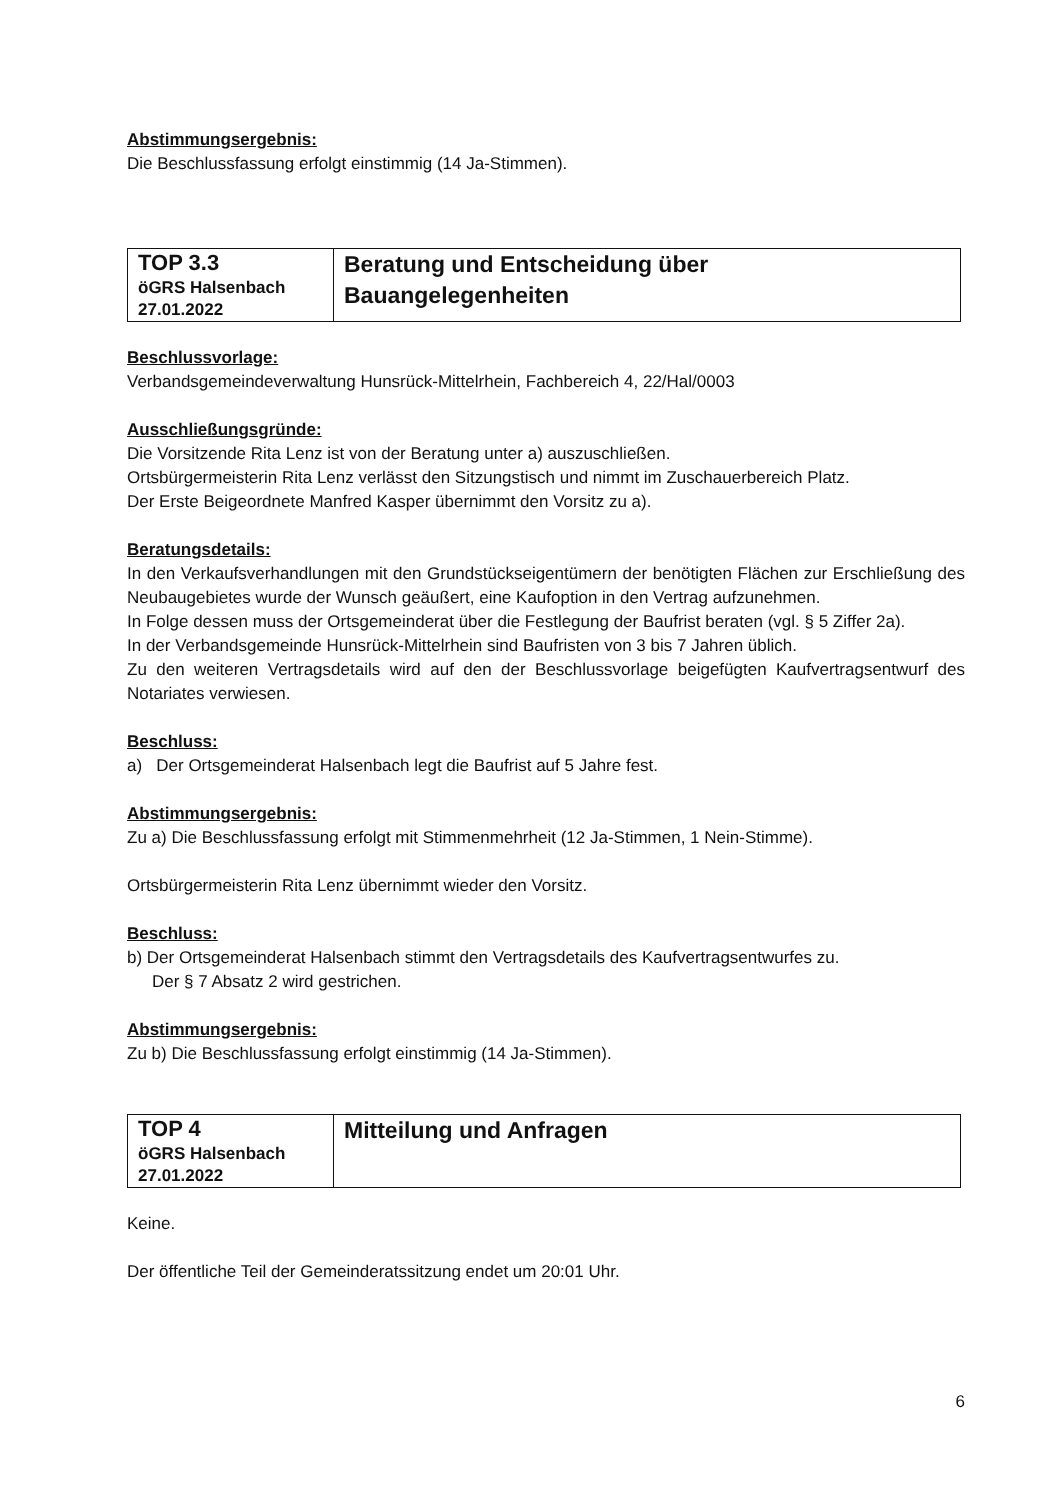Abstimmungsergebnis:
Die Beschlussfassung erfolgt einstimmig (14 Ja-Stimmen).
| TOP 3.3 öGRS Halsenbach 27.01.2022 | Beratung und Entscheidung über Bauangelegenheiten |
Beschlussvorlage:
Verbandsgemeindeverwaltung Hunsrück-Mittelrhein, Fachbereich 4, 22/Hal/0003
Ausschließungsgründe:
Die Vorsitzende Rita Lenz ist von der Beratung unter a) auszuschließen.
Ortsbürgermeisterin Rita Lenz verlässt den Sitzungstisch und nimmt im Zuschauerbereich Platz.
Der Erste Beigeordnete Manfred Kasper übernimmt den Vorsitz zu a).
Beratungsdetails:
In den Verkaufsverhandlungen mit den Grundstückseigentümern der benötigten Flächen zur Erschließung des Neubaugebietes wurde der Wunsch geäußert, eine Kaufoption in den Vertrag aufzunehmen.
In Folge dessen muss der Ortsgemeinderat über die Festlegung der Baufrist beraten (vgl. § 5 Ziffer 2a).
In der Verbandsgemeinde Hunsrück-Mittelrhein sind Baufristen von 3 bis 7 Jahren üblich.
Zu den weiteren Vertragsdetails wird auf den der Beschlussvorlage beigefügten Kaufvertragsentwurf des Notariates verwiesen.
Beschluss:
a) Der Ortsgemeinderat Halsenbach legt die Baufrist auf 5 Jahre fest.
Abstimmungsergebnis:
Zu a) Die Beschlussfassung erfolgt mit Stimmenmehrheit (12 Ja-Stimmen, 1 Nein-Stimme).
Ortsbürgermeisterin Rita Lenz übernimmt wieder den Vorsitz.
Beschluss:
b) Der Ortsgemeinderat Halsenbach stimmt den Vertragsdetails des Kaufvertragsentwurfes zu.
Der § 7 Absatz 2 wird gestrichen.
Abstimmungsergebnis:
Zu b) Die Beschlussfassung erfolgt einstimmig (14 Ja-Stimmen).
| TOP 4 öGRS Halsenbach 27.01.2022 | Mitteilung und Anfragen |
Keine.
Der öffentliche Teil der Gemeinderatssitzung endet um 20:01 Uhr.
6